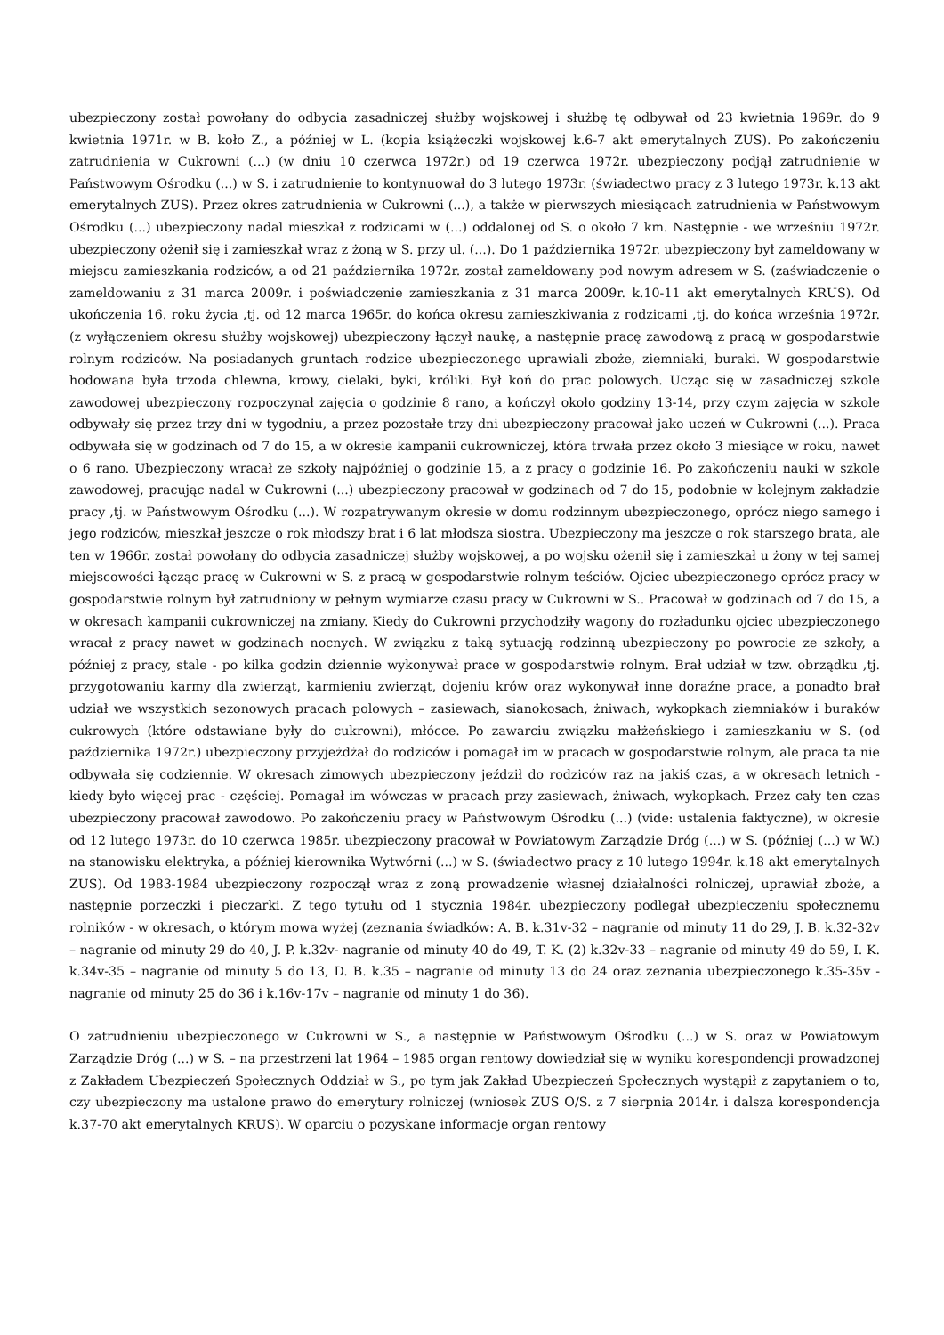ubezpieczony został powołany do odbycia zasadniczej służby wojskowej i służbę tę odbywał od 23 kwietnia 1969r. do 9 kwietnia 1971r. w B. koło Z., a później w L. (kopia książeczki wojskowej k.6-7 akt emerytalnych ZUS). Po zakończeniu zatrudnienia w Cukrowni (...) (w dniu 10 czerwca 1972r.) od 19 czerwca 1972r. ubezpieczony podjął zatrudnienie w Państwowym Ośrodku (...) w S. i zatrudnienie to kontynuował do 3 lutego 1973r. (świadectwo pracy z 3 lutego 1973r. k.13 akt emerytalnych ZUS). Przez okres zatrudnienia w Cukrowni (...), a także w pierwszych miesiącach zatrudnienia w Państwowym Ośrodku (...) ubezpieczony nadal mieszkał z rodzicami w (...) oddalonej od S. o około 7 km. Następnie - we wrześniu 1972r. ubezpieczony ożenił się i zamieszkał wraz z żoną w S. przy ul. (...). Do 1 października 1972r. ubezpieczony był zameldowany w miejscu zamieszkania rodziców, a od 21 października 1972r. został zameldowany pod nowym adresem w S. (zaświadczenie o zameldowaniu z 31 marca 2009r. i poświadczenie zamieszkania z 31 marca 2009r. k.10-11 akt emerytalnych KRUS). Od ukończenia 16. roku życia ,tj. od 12 marca 1965r. do końca okresu zamieszkiwania z rodzicami ,tj. do końca września 1972r. (z wyłączeniem okresu służby wojskowej) ubezpieczony łączył naukę, a następnie pracę zawodową z pracą w gospodarstwie rolnym rodziców. Na posiadanych gruntach rodzice ubezpieczonego uprawiali zboże, ziemniaki, buraki. W gospodarstwie hodowana była trzoda chlewna, krowy, cielaki, byki, króliki. Był koń do prac polowych. Ucząc się w zasadniczej szkole zawodowej ubezpieczony rozpoczynał zajęcia o godzinie 8 rano, a kończył około godziny 13-14, przy czym zajęcia w szkole odbywały się przez trzy dni w tygodniu, a przez pozostałe trzy dni ubezpieczony pracował jako uczeń w Cukrowni (...). Praca odbywała się w godzinach od 7 do 15, a w okresie kampanii cukrowniczej, która trwała przez około 3 miesiące w roku, nawet o 6 rano. Ubezpieczony wracał ze szkoły najpóźniej o godzinie 15, a z pracy o godzinie 16. Po zakończeniu nauki w szkole zawodowej, pracując nadal w Cukrowni (...) ubezpieczony pracował w godzinach od 7 do 15, podobnie w kolejnym zakładzie pracy ,tj. w Państwowym Ośrodku (...). W rozpatrywanym okresie w domu rodzinnym ubezpieczonego, oprócz niego samego i jego rodziców, mieszkał jeszcze o rok młodszy brat i 6 lat młodsza siostra. Ubezpieczony ma jeszcze o rok starszego brata, ale ten w 1966r. został powołany do odbycia zasadniczej służby wojskowej, a po wojsku ożenił się i zamieszkał u żony w tej samej miejscowości łącząc pracę w Cukrowni w S. z pracą w gospodarstwie rolnym teściów. Ojciec ubezpieczonego oprócz pracy w gospodarstwie rolnym był zatrudniony w pełnym wymiarze czasu pracy w Cukrowni w S.. Pracował w godzinach od 7 do 15, a w okresach kampanii cukrowniczej na zmiany. Kiedy do Cukrowni przychodziły wagony do rozładunku ojciec ubezpieczonego wracał z pracy nawet w godzinach nocnych. W związku z taką sytuacją rodzinną ubezpieczony po powrocie ze szkoły, a później z pracy, stale - po kilka godzin dziennie wykonywał prace w gospodarstwie rolnym. Brał udział w tzw. obrządku ,tj. przygotowaniu karmy dla zwierząt, karmieniu zwierząt, dojeniu krów oraz wykonywał inne doraźne prace, a ponadto brał udział we wszystkich sezonowych pracach polowych – zasiewach, sianokosach, żniwach, wykopkach ziemniaków i buraków cukrowych (które odstawiane były do cukrowni), młócce. Po zawarciu związku małżeńskiego i zamieszkaniu w S. (od października 1972r.) ubezpieczony przyjeżdżał do rodziców i pomagał im w pracach w gospodarstwie rolnym, ale praca ta nie odbywała się codziennie. W okresach zimowych ubezpieczony jeździł do rodziców raz na jakiś czas, a w okresach letnich - kiedy było więcej prac - częściej. Pomagał im wówczas w pracach przy zasiewach, żniwach, wykopkach. Przez cały ten czas ubezpieczony pracował zawodowo. Po zakończeniu pracy w Państwowym Ośrodku (...) (vide: ustalenia faktyczne), w okresie od 12 lutego 1973r. do 10 czerwca 1985r. ubezpieczony pracował w Powiatowym Zarządzie Dróg (...) w S. (później (...) w W.) na stanowisku elektryka, a później kierownika Wytwórni (...) w S. (świadectwo pracy z 10 lutego 1994r. k.18 akt emerytalnych ZUS). Od 1983-1984 ubezpieczony rozpoczął wraz z zoną prowadzenie własnej działalności rolniczej, uprawiał zboże, a następnie porzeczki i pieczarki. Z tego tytułu od 1 stycznia 1984r. ubezpieczony podlegał ubezpieczeniu społecznemu rolników - w okresach, o którym mowa wyżej (zeznania świadków: A. B. k.31v-32 – nagranie od minuty 11 do 29, J. B. k.32-32v – nagranie od minuty 29 do 40, J. P. k.32v- nagranie od minuty 40 do 49, T. K. (2) k.32v-33 – nagranie od minuty 49 do 59, I. K. k.34v-35 – nagranie od minuty 5 do 13, D. B. k.35 – nagranie od minuty 13 do 24 oraz zeznania ubezpieczonego k.35-35v - nagranie od minuty 25 do 36 i k.16v-17v – nagranie od minuty 1 do 36).
O zatrudnieniu ubezpieczonego w Cukrowni w S., a następnie w Państwowym Ośrodku (...) w S. oraz w Powiatowym Zarządzie Dróg (...) w S. – na przestrzeni lat 1964 – 1985 organ rentowy dowiedział się w wyniku korespondencji prowadzonej z Zakładem Ubezpieczeń Społecznych Oddział w S., po tym jak Zakład Ubezpieczeń Społecznych wystąpił z zapytaniem o to, czy ubezpieczony ma ustalone prawo do emerytury rolniczej (wniosek ZUS O/S. z 7 sierpnia 2014r. i dalsza korespondencja k.37-70 akt emerytalnych KRUS). W oparciu o pozyskane informacje organ rentowy